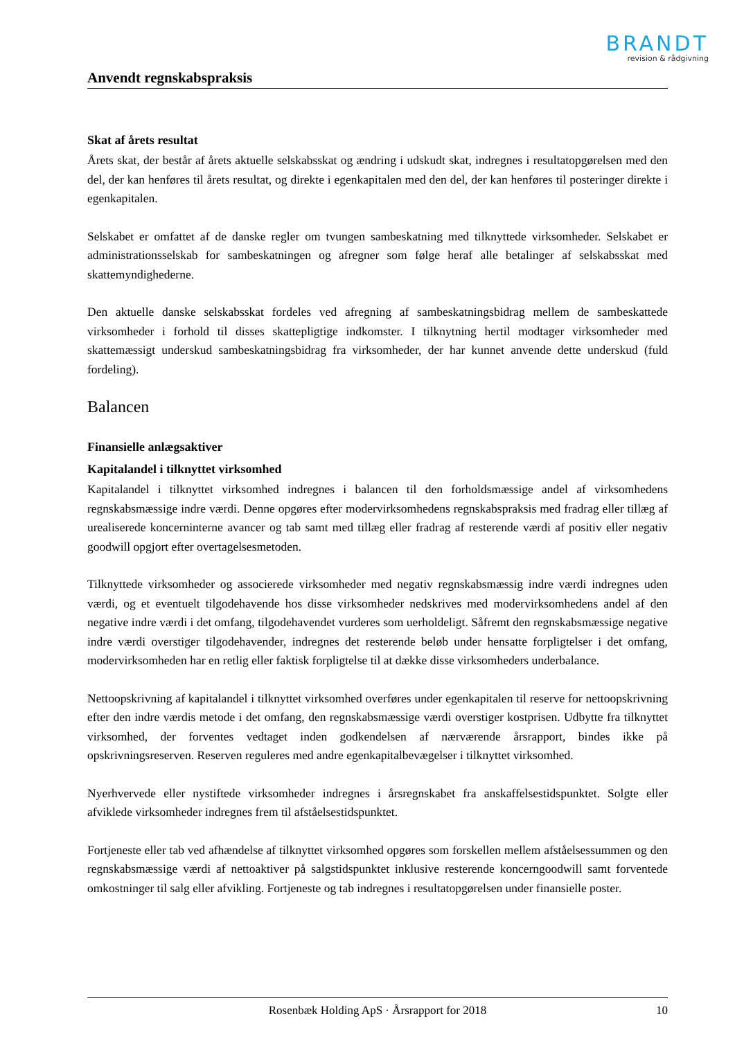BRANDT
revision & rådgivning
Anvendt regnskabspraksis
Skat af årets resultat
Årets skat, der består af årets aktuelle selskabsskat og ændring i udskudt skat, indregnes i resultatopgørelsen med den del, der kan henføres til årets resultat, og direkte i egenkapitalen med den del, der kan henføres til posteringer direkte i egenkapitalen.
Selskabet er omfattet af de danske regler om tvungen sambeskatning med tilknyttede virksomheder. Selskabet er administrationsselskab for sambeskatningen og afregner som følge heraf alle betalinger af selskabsskat med skattemyndighederne.
Den aktuelle danske selskabsskat fordeles ved afregning af sambeskatningsbidrag mellem de sambeskattede virksomheder i forhold til disses skattepligtige indkomster. I tilknytning hertil modtager virksomheder med skattemæssigt underskud sambeskatningsbidrag fra virksomheder, der har kunnet anvende dette underskud (fuld fordeling).
Balancen
Finansielle anlægsaktiver
Kapitalandel i tilknyttet virksomhed
Kapitalandel i tilknyttet virksomhed indregnes i balancen til den forholdsmæssige andel af virksomhedens regnskabsmæssige indre værdi. Denne opgøres efter modervirksomhedens regnskabspraksis med fradrag eller tillæg af urealiserede koncerninterne avancer og tab samt med tillæg eller fradrag af resterende værdi af positiv eller negativ goodwill opgjort efter overtagelsesmetoden.
Tilknyttede virksomheder og associerede virksomheder med negativ regnskabsmæssig indre værdi indregnes uden værdi, og et eventuelt tilgodehavende hos disse virksomheder nedskrives med modervirksomhedens andel af den negative indre værdi i det omfang, tilgodehavendet vurderes som uerholdeligt. Såfremt den regnskabsmæssige negative indre værdi overstiger tilgodehavender, indregnes det resterende beløb under hensatte forpligtelser i det omfang, modervirksomheden har en retlig eller faktisk forpligtelse til at dække disse virksomheders underbalance.
Nettoopskrivning af kapitalandel i tilknyttet virksomhed overføres under egenkapitalen til reserve for nettoopskrivning efter den indre værdis metode i det omfang, den regnskabsmæssige værdi overstiger kostprisen. Udbytte fra tilknyttet virksomhed, der forventes vedtaget inden godkendelsen af nærværende årsrapport, bindes ikke på opskrivningsreserven. Reserven reguleres med andre egenkapitalbevægelser i tilknyttet virksomhed.
Nyerhvervede eller nystiftede virksomheder indregnes i årsregnskabet fra anskaffelsestidspunktet. Solgte eller afviklede virksomheder indregnes frem til afståelsestidspunktet.
Fortjeneste eller tab ved afhændelse af tilknyttet virksomhed opgøres som forskellen mellem afståelsessummen og den regnskabsmæssige værdi af nettoaktiver på salgstidspunktet inklusive resterende koncerngoodwill samt forventede omkostninger til salg eller afvikling. Fortjeneste og tab indregnes i resultatopgørelsen under finansielle poster.
Rosenbæk Holding ApS · Årsrapport for 2018 10